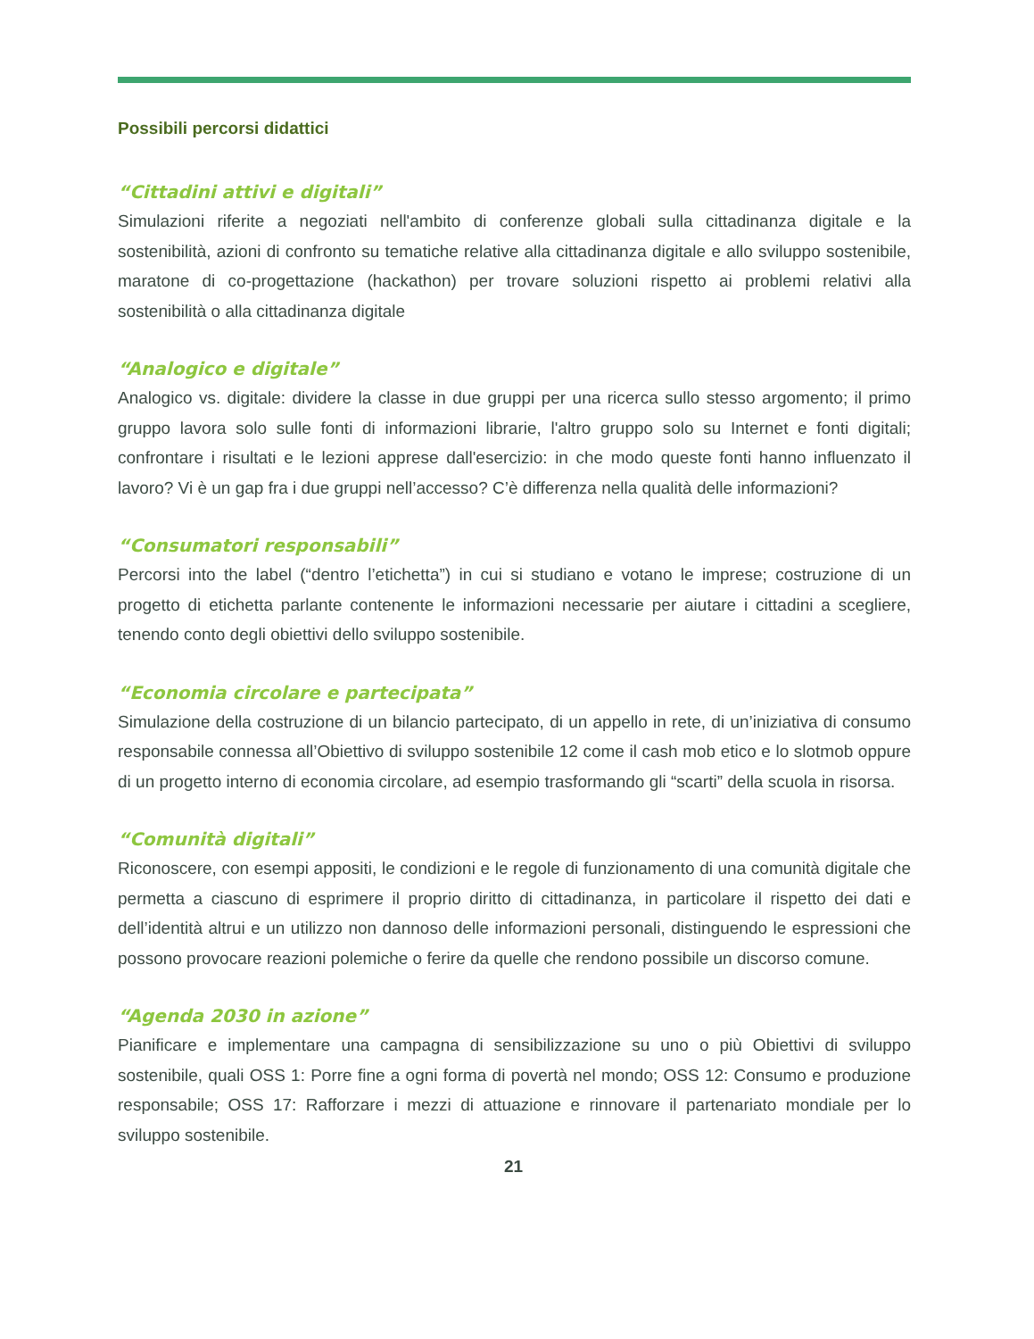Possibili percorsi didattici
“Cittadini attivi e digitali”
Simulazioni riferite a negoziati nell'ambito di conferenze globali sulla cittadinanza digitale e la sostenibilità, azioni di confronto su tematiche relative alla cittadinanza digitale e allo sviluppo sostenibile, maratone di co-progettazione (hackathon) per trovare soluzioni rispetto ai problemi relativi alla sostenibilità o alla cittadinanza digitale
“Analogico e digitale”
Analogico vs. digitale: dividere la classe in due gruppi per una ricerca sullo stesso argomento; il primo gruppo lavora solo sulle fonti di informazioni librarie, l'altro gruppo solo su Internet e fonti digitali; confrontare i risultati e le lezioni apprese dall'esercizio: in che modo queste fonti hanno influenzato il lavoro? Vi è un gap fra i due gruppi nell’accesso? C’è differenza nella qualità delle informazioni?
“Consumatori responsabili”
Percorsi into the label (“dentro l’etichetta”) in cui si studiano e votano le imprese; costruzione di un progetto di etichetta parlante contenente le informazioni necessarie per aiutare i cittadini a scegliere, tenendo conto degli obiettivi dello sviluppo sostenibile.
“Economia circolare e partecipata”
Simulazione della costruzione di un bilancio partecipato, di un appello in rete, di un’iniziativa di consumo responsabile connessa all’Obiettivo di sviluppo sostenibile 12 come il cash mob etico e lo slotmob oppure di un progetto interno di economia circolare, ad esempio trasformando gli “scarti” della scuola in risorsa.
“Comunità digitali”
Riconoscere, con esempi appositi, le condizioni e le regole di funzionamento di una comunità digitale che permetta a ciascuno di esprimere il proprio diritto di cittadinanza, in particolare il rispetto dei dati e dell’identità altrui e un utilizzo non dannoso delle informazioni personali, distinguendo le espressioni che possono provocare reazioni polemiche o ferire da quelle che rendono possibile un discorso comune.
“Agenda 2030 in azione”
Pianificare e implementare una campagna di sensibilizzazione su uno o più Obiettivi di sviluppo sostenibile, quali OSS 1: Porre fine a ogni forma di povertà nel mondo; OSS 12: Consumo e produzione responsabile; OSS 17: Rafforzare i mezzi di attuazione e rinnovare il partenariato mondiale per lo sviluppo sostenibile.
21